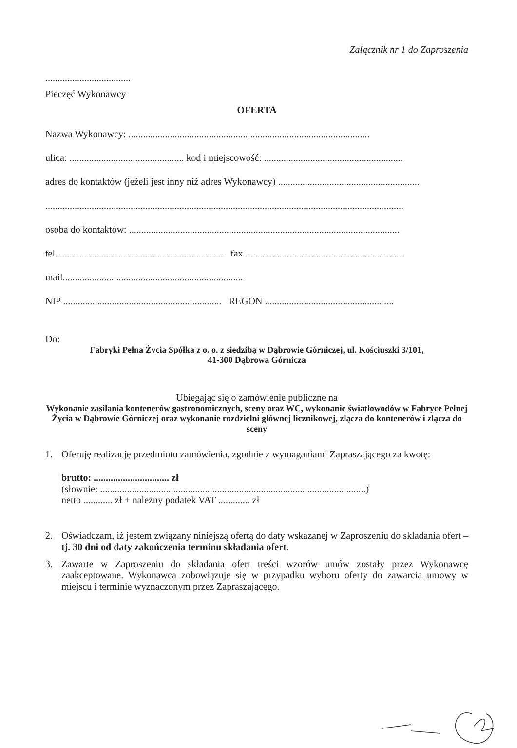Załącznik nr 1 do Zaproszenia
...................................
Pieczęć Wykonawcy
OFERTA
Nazwa Wykonawcy: ...................................................................................................
ulica: ............................................... kod i miejscowość: .........................................................
adres do kontaktów (jeżeli jest inny niż adres Wykonawcy) ..........................................................
...................................................................................................................................................
osoba do kontaktów: ...............................................................................................................
tel. ................................................................... fax .................................................................
mail..........................................................................
NIP ................................................................. REGON .....................................................
Do:
Fabryki Pełna Życia Spółka z o. o. z siedzibą w Dąbrowie Górniczej, ul. Kościuszki 3/101,
41-300 Dąbrowa Górnicza
Ubiegając się o zamówienie publiczne na
Wykonanie zasilania kontenerów gastronomicznych, sceny oraz WC, wykonanie światłowodów w Fabryce Pełnej Życia w Dąbrowie Górniczej oraz wykonanie rozdzielni głównej licznikowej, złącza do kontenerów i złącza do sceny
1. Oferuję realizację przedmiotu zamówienia, zgodnie z wymaganiami Zapraszającego za kwotę:
brutto: ............................... zł
(słownie: .............................................................................................................)
netto ............ zł + należny podatek VAT ............. zł
2. Oświadczam, iż jestem związany niniejszą ofertą do daty wskazanej w Zaproszeniu do składania ofert – tj. 30 dni od daty zakończenia terminu składania ofert.
3. Zawarte w Zaproszeniu do składania ofert treści wzorów umów zostały przez Wykonawcę zaakceptowane. Wykonawca zobowiązuje się w przypadku wyboru oferty do zawarcia umowy w miejscu i terminie wyznaczonym przez Zapraszającego.